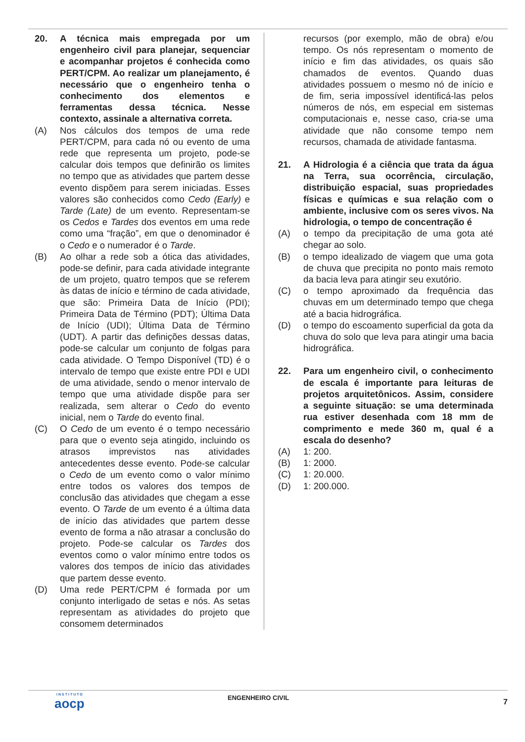20. A técnica mais empregada por um engenheiro civil para planejar, sequenciar e acompanhar projetos é conhecida como PERT/CPM. Ao realizar um planejamento, é necessário que o engenheiro tenha o conhecimento dos elementos e ferramentas dessa técnica. Nesse contexto, assinale a alternativa correta.
(A) Nos cálculos dos tempos de uma rede PERT/CPM, para cada nó ou evento de uma rede que representa um projeto, pode-se calcular dois tempos que definirão os limites no tempo que as atividades que partem desse evento dispõem para serem iniciadas. Esses valores são conhecidos como Cedo (Early) e Tarde (Late) de um evento. Representam-se os Cedos e Tardes dos eventos em uma rede como uma “fração”, em que o denominador é o Cedo e o numerador é o Tarde.
(B) Ao olhar a rede sob a ótica das atividades, pode-se definir, para cada atividade integrante de um projeto, quatro tempos que se referem às datas de início e término de cada atividade, que são: Primeira Data de Início (PDI); Primeira Data de Término (PDT); Última Data de Início (UDI); Última Data de Término (UDT). A partir das definições dessas datas, pode-se calcular um conjunto de folgas para cada atividade. O Tempo Disponível (TD) é o intervalo de tempo que existe entre PDI e UDI de uma atividade, sendo o menor intervalo de tempo que uma atividade dispõe para ser realizada, sem alterar o Cedo do evento inicial, nem o Tarde do evento final.
(C) O Cedo de um evento é o tempo necessário para que o evento seja atingido, incluindo os atrasos imprevistos nas atividades antecedentes desse evento. Pode-se calcular o Cedo de um evento como o valor mínimo entre todos os valores dos tempos de conclusão das atividades que chegam a esse evento. O Tarde de um evento é a última data de início das atividades que partem desse evento de forma a não atrasar a conclusão do projeto. Pode-se calcular os Tardes dos eventos como o valor mínimo entre todos os valores dos tempos de início das atividades que partem desse evento.
(D) Uma rede PERT/CPM é formada por um conjunto interligado de setas e nós. As setas representam as atividades do projeto que consomem determinados
recursos (por exemplo, mão de obra) e/ou tempo. Os nós representam o momento de início e fim das atividades, os quais são chamados de eventos. Quando duas atividades possuem o mesmo nó de início e de fim, seria impossível identificá-las pelos números de nós, em especial em sistemas computacionais e, nesse caso, cria-se uma atividade que não consome tempo nem recursos, chamada de atividade fantasma.
21. A Hidrologia é a ciência que trata da água na Terra, sua ocorrência, circulação, distribuição espacial, suas propriedades físicas e químicas e sua relação com o ambiente, inclusive com os seres vivos. Na hidrologia, o tempo de concentração é
(A) o tempo da precipitação de uma gota até chegar ao solo.
(B) o tempo idealizado de viagem que uma gota de chuva que precipita no ponto mais remoto da bacia leva para atingir seu exutório.
(C) o tempo aproximado da frequência das chuvas em um determinado tempo que chega até a bacia hidrográfica.
(D) o tempo do escoamento superficial da gota da chuva do solo que leva para atingir uma bacia hidrográfica.
22. Para um engenheiro civil, o conhecimento de escala é importante para leituras de projetos arquitetônicos. Assim, considere a seguinte situação: se uma determinada rua estiver desenhada com 18 mm de comprimento e mede 360 m, qual é a escala do desenho?
(A) 1: 200.
(B) 1: 2000.
(C) 1: 20.000.
(D) 1: 200.000.
INSTITUTO
aocp
ENGENHEIRO CIVIL 7